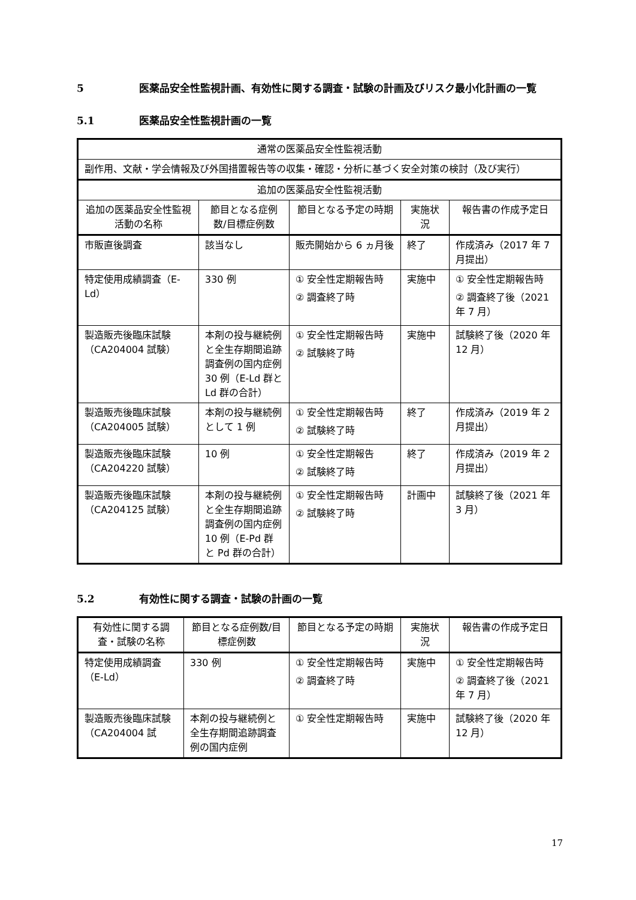5 医薬品安全性監視計画、有効性に関する調査・試験の計画及びリスク最小化計画の一覧
5.1 医薬品安全性監視計画の一覧
| 通常の医薬品安全性監視活動 | | | | |
| --- | --- | --- | --- | --- |
| 副作用、文献・学会情報及び外国措置報告等の収集・確認・分析に基づく安全対策の検討（及び実行） | | | | |
| 追加の医薬品安全性監視活動 | | | | |
| 追加の医薬品安全性監視活動の名称 | 節目となる症例数/目標症例数 | 節目となる予定の時期 | 実施状況 | 報告書の作成予定日 |
| 市販直後調査 | 該当なし | 販売開始から 6 ヵ月後 | 終了 | 作成済み（2017 年 7 月提出） |
| 特定使用成績調査（E-Ld） | 330 例 | ① 安全性定期報告時 ② 調査終了時 | 実施中 | ① 安全性定期報告時 ② 調査終了後（2021 年 7 月） |
| 製造販売後臨床試験（CA204004 試験） | 本剤の投与継続例と全生存期間追跡調査例の国内症例 30 例（E-Ld 群と Ld 群の合計） | ① 安全性定期報告時 ② 試験終了時 | 実施中 | 試験終了後（2020 年 12 月） |
| 製造販売後臨床試験（CA204005 試験） | 本剤の投与継続例として 1 例 | ① 安全性定期報告時 ② 試験終了時 | 終了 | 作成済み（2019 年 2 月提出） |
| 製造販売後臨床試験（CA204220 試験） | 10 例 | ① 安全性定期報告 ② 試験終了時 | 終了 | 作成済み（2019 年 2 月提出） |
| 製造販売後臨床試験（CA204125 試験） | 本剤の投与継続例と全生存期間追跡調査例の国内症例 10 例（E-Pd 群と Pd 群の合計） | ① 安全性定期報告時 ② 試験終了時 | 計画中 | 試験終了後（2021 年 3 月） |
5.2 有効性に関する調査・試験の計画の一覧
| 有効性に関する調査・試験の名称 | 節目となる症例数/目標症例数 | 節目となる予定の時期 | 実施状況 | 報告書の作成予定日 |
| --- | --- | --- | --- | --- |
| 特定使用成績調査（E-Ld） | 330 例 | ① 安全性定期報告時 ② 調査終了時 | 実施中 | ① 安全性定期報告時 ② 調査終了後（2021 年 7 月） |
| 製造販売後臨床試験（CA204004 試 | 本剤の投与継続例と全生存期間追跡調査例の国内症例 | ① 安全性定期報告時 | 実施中 | 試験終了後（2020 年 12 月） |
17